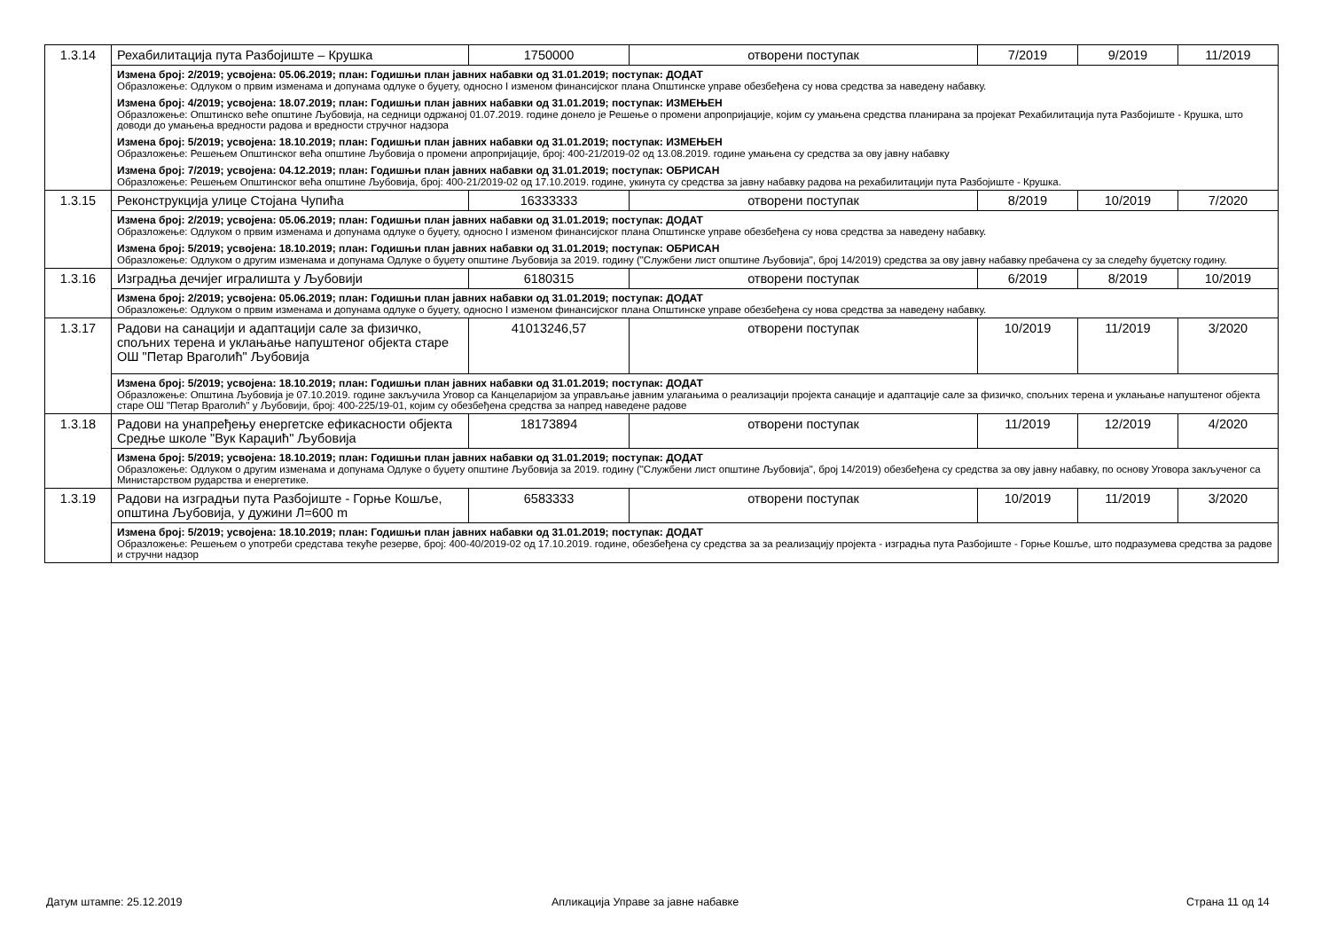| 1.3.14 | Рехабилитација пута Разбојиште – Крушка | 1750000 | отворени поступак | 7/2019 | 9/2019 | 11/2019 |
| | Измена број: 2/2019; усвојена: 05.06.2019; план: Годишњи план јавних набавки од 31.01.2019; поступак: ДОДАТ Образложење: Одлуком о првим изменама и допунама одлуке о буџету, односно I изменом финансијског плана Општинске управе обезбеђена су нова средства за наведену набавку. Измена број: 4/2019; усвојена: 18.07.2019; план: Годишњи план јавних набавки од 31.01.2019; поступак: ИЗМЕЊЕН Образложење: Општинско веће општине Љубовија, на седници одржаној 01.07.2019. године донело је Решење о промени апропријације, којим су умањена средства планирана за пројекат Рехабилитација пута Разбојиште - Крушка, што доводи до умањења вредности радова и вредности стручног надзора Измена број: 5/2019; усвојена: 18.10.2019; план: Годишњи план јавних набавки од 31.01.2019; поступак: ИЗМЕЊЕН Образложење: Решењем Општинског већа општине Љубовија о промени апропријације, број: 400-21/2019-02 од 13.08.2019. године умањена су средства за ову јавну набавку Измена број: 7/2019; усвојена: 04.12.2019; план: Годишњи план јавних набавки од 31.01.2019; поступак: ОБРИСАН Образложење: Решењем Општинског већа општине Љубовија, број: 400-21/2019-02 од 17.10.2019. године, укинута су средства за јавну набавку радова на рехабилитацији пута Разбојиште - Крушка. | | | | | |
| 1.3.15 | Реконструкција улице Стојана Чупића | 16333333 | отворени поступак | 8/2019 | 10/2019 | 7/2020 |
| | Измена број: 2/2019; усвојена: 05.06.2019; план: Годишњи план јавних набавки од 31.01.2019; поступак: ДОДАТ Образложење: Одлуком о првим изменама и допунама одлуке о буџету, односно I изменом финансијског плана Општинске управе обезбеђена су нова средства за наведену набавку. Измена број: 5/2019; усвојена: 18.10.2019; план: Годишњи план јавних набавки од 31.01.2019; поступак: ОБРИСАН Образложење: Одлуком о другим изменама и допунама Одлуке о буџету општине Љубовија за 2019. годину ("Службени лист општине Љубовија", број 14/2019) средства за ову јавну набавку пребачена су за следећу буџетску годину. | | | | | |
| 1.3.16 | Изградња дечијег игралишта у Љубовији | 6180315 | отворени поступак | 6/2019 | 8/2019 | 10/2019 |
| | Измена број: 2/2019; усвојена: 05.06.2019; план: Годишњи план јавних набавки од 31.01.2019; поступак: ДОДАТ Образложење: Одлуком о првим изменама и допунама одлуке о буџету, односно I изменом финансијског плана Општинске управе обезбеђена су нова средства за наведену набавку. | | | | | |
| 1.3.17 | Радови на санацији и адаптацији сале за физичко, спољних терена и уклањање напуштеног објекта старе ОШ "Петар Враголић" Љубовија | 41013246,57 | отворени поступак | 10/2019 | 11/2019 | 3/2020 |
| | Измена број: 5/2019; усвојена: 18.10.2019; план: Годишњи план јавних набавки од 31.01.2019; поступак: ДОДАТ Образложење: Општина Љубовија је 07.10.2019. године закључила Уговор са Канцеларијом за управљање јавним улагањима о реализацији пројекта санације и адаптације сале за физичко, спољних терена и уклањање напуштеног објекта старе ОШ "Петар Враголић" у Љубовији, број: 400-225/19-01, којим су обезбеђена средства за напред наведене радове | | | | | |
| 1.3.18 | Радови на унапређењу енергетске ефикасности објекта Средње школе "Вук Караџић" Љубовија | 18173894 | отворени поступак | 11/2019 | 12/2019 | 4/2020 |
| | Измена број: 5/2019; усвојена: 18.10.2019; план: Годишњи план јавних набавки од 31.01.2019; поступак: ДОДАТ Образложење: Одлуком о другим изменама и допунама Одлуке о буџету општине Љубовија за 2019. годину ("Службени лист општине Љубовија", број 14/2019) обезбеђена су средства за ову јавну набавку, по основу Уговора закљученог са Министарством рударства и енергетике. | | | | | |
| 1.3.19 | Радови на изградњи пута Разбојиште - Горње Кошље, општина Љубовија, у дужини Л=600 m | 6583333 | отворени поступак | 10/2019 | 11/2019 | 3/2020 |
| | Измена број: 5/2019; усвојена: 18.10.2019; план: Годишњи план јавних набавки од 31.01.2019; поступак: ДОДАТ Образложење: Решењем о употреби средстава текуће резерве, број: 400-40/2019-02 од 17.10.2019. године, обезбеђена су средства за за реализацију пројекта - изградња пута Разбојиште - Горње Кошље, што подразумева средства за радове и стручни надзор | | | | | |
Датум штампе: 25.12.2019
Апликација Управе за јавне набавке
Страна 11 од 14